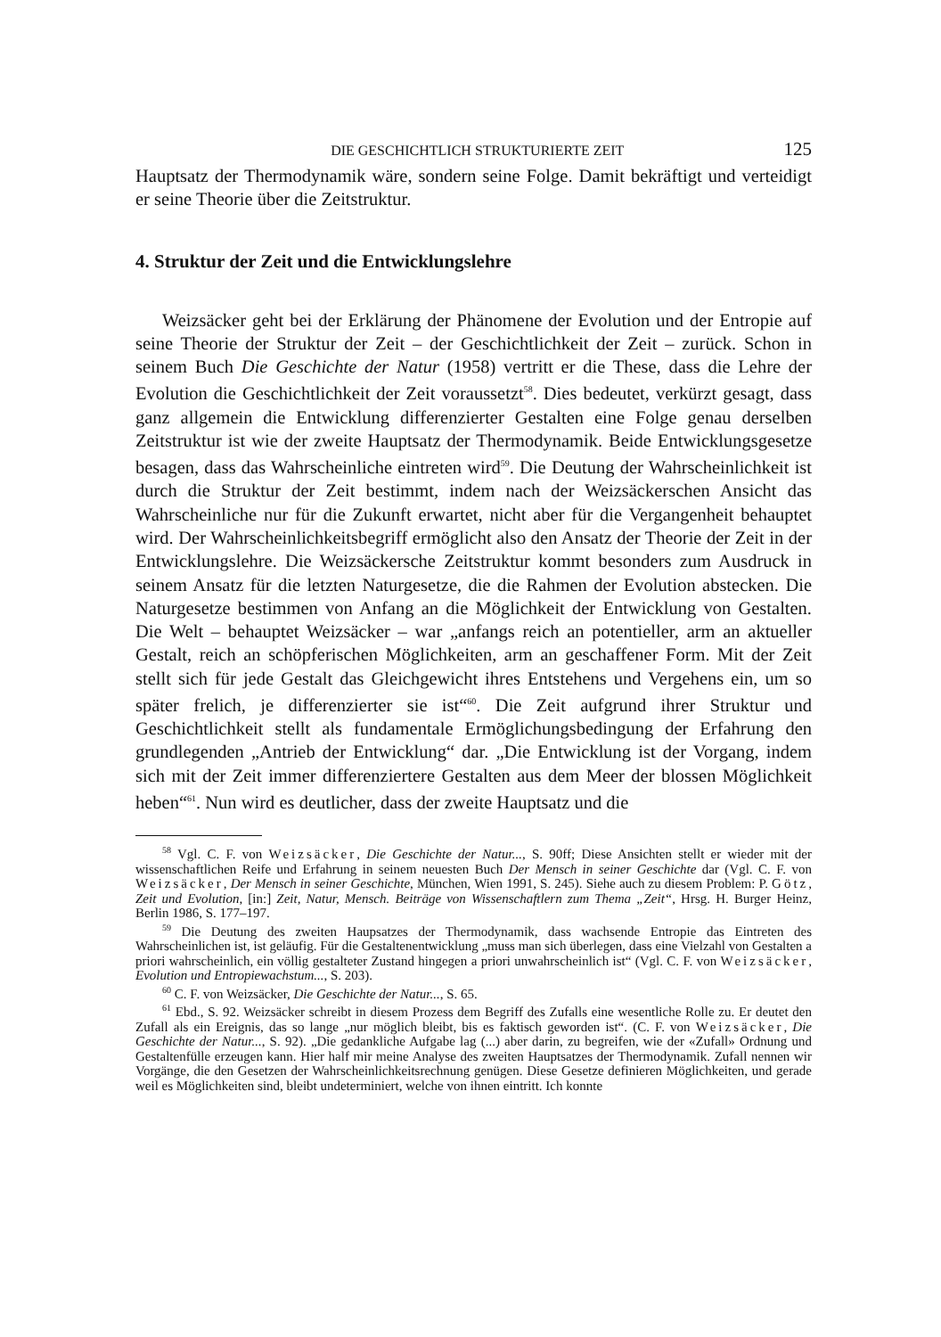DIE GESCHICHTLICH STRUKTURIERTE ZEIT 125
Hauptsatz der Thermodynamik wäre, sondern seine Folge. Damit bekräftigt und verteidigt er seine Theorie über die Zeitstruktur.
4. Struktur der Zeit und die Entwicklungslehre
Weizsäcker geht bei der Erklärung der Phänomene der Evolution und der Entropie auf seine Theorie der Struktur der Zeit – der Geschichtlichkeit der Zeit – zurück. Schon in seinem Buch Die Geschichte der Natur (1958) vertritt er die These, dass die Lehre der Evolution die Geschichtlichkeit der Zeit voraussetzt<sup>58</sup>. Dies bedeutet, verkürzt gesagt, dass ganz allgemein die Entwicklung differenzierter Gestalten eine Folge genau derselben Zeitstruktur ist wie der zweite Hauptsatz der Thermodynamik. Beide Entwicklungsgesetze besagen, dass das Wahrscheinliche eintreten wird<sup>59</sup>. Die Deutung der Wahrscheinlichkeit ist durch die Struktur der Zeit bestimmt, indem nach der Weizsäckerschen Ansicht das Wahrscheinliche nur für die Zukunft erwartet, nicht aber für die Vergangenheit behauptet wird. Der Wahrscheinlichkeitsbegriff ermöglicht also den Ansatz der Theorie der Zeit in der Entwicklungslehre. Die Weizsäckersche Zeitstruktur kommt besonders zum Ausdruck in seinem Ansatz für die letzten Naturgesetze, die die Rahmen der Evolution abstecken. Die Naturgesetze bestimmen von Anfang an die Möglichkeit der Entwicklung von Gestalten. Die Welt – behauptet Weizsäcker – war „anfangs reich an potentieller, arm an aktueller Gestalt, reich an schöpferischen Möglichkeiten, arm an geschaffener Form. Mit der Zeit stellt sich für jede Gestalt das Gleichgewicht ihres Entstehens und Vergehens ein, um so später frelich, je differenzierter sie ist“<sup>60</sup>. Die Zeit aufgrund ihrer Struktur und Geschichtlichkeit stellt als fundamentale Ermöglichungsbedingung der Erfahrung den grundlegenden „Antrieb der Entwicklung“ dar. „Die Entwicklung ist der Vorgang, indem sich mit der Zeit immer differenziertere Gestalten aus dem Meer der blossen Möglichkeit heben“<sup>61</sup>. Nun wird es deutlicher, dass der zweite Hauptsatz und die
<sup>58</sup> Vgl. C. F. von Weizsäcker, Die Geschichte der Natur..., S. 90ff; Diese Ansichten stellt er wieder mit der wissenschaftlichen Reife und Erfahrung in seinem neuesten Buch Der Mensch in seiner Geschichte dar (Vgl. C. F. von Weizsäcker, Der Mensch in seiner Geschichte, München, Wien 1991, S. 245). Siehe auch zu diesem Problem: P. Götz, Zeit und Evolution, [in:] Zeit, Natur, Mensch. Beiträge von Wissenschaftlern zum Thema „Zeit“, Hrsg. H. Burger Heinz, Berlin 1986, S. 177–197.
<sup>59</sup> Die Deutung des zweiten Haupsatzes der Thermodynamik, dass wachsende Entropie das Eintreten des Wahrscheinlichen ist, ist geläufig. Für die Gestaltenentwicklung „muss man sich überlegen, dass eine Vielzahl von Gestalten a priori wahrscheinlich, ein völlig gestalteter Zustand hingegen a priori unwahrscheinlich ist“ (Vgl. C. F. von Weizsäcker, Evolution und Entropiewachstum..., S. 203).
<sup>60</sup> C. F. von Weizsäcker, Die Geschichte der Natur..., S. 65.
<sup>61</sup> Ebd., S. 92. Weizsäcker schreibt in diesem Prozess dem Begriff des Zufalls eine wesentliche Rolle zu. Er deutet den Zufall als ein Ereignis, das so lange „nur möglich bleibt, bis es faktisch geworden ist“. (C. F. von Weizsäcker, Die Geschichte der Natur..., S. 92). „Die gedankliche Aufgabe lag (...) aber darin, zu begreifen, wie der «Zufall» Ordnung und Gestaltenfülle erzeugen kann. Hier half mir meine Analyse des zweiten Hauptsatzes der Thermodynamik. Zufall nennen wir Vorgänge, die den Gesetzen der Wahrscheinlichkeitsrechnung genügen. Diese Gesetze definieren Möglichkeiten, und gerade weil es Möglichkeiten sind, bleibt undeterminiert, welche von ihnen eintritt. Ich konnte